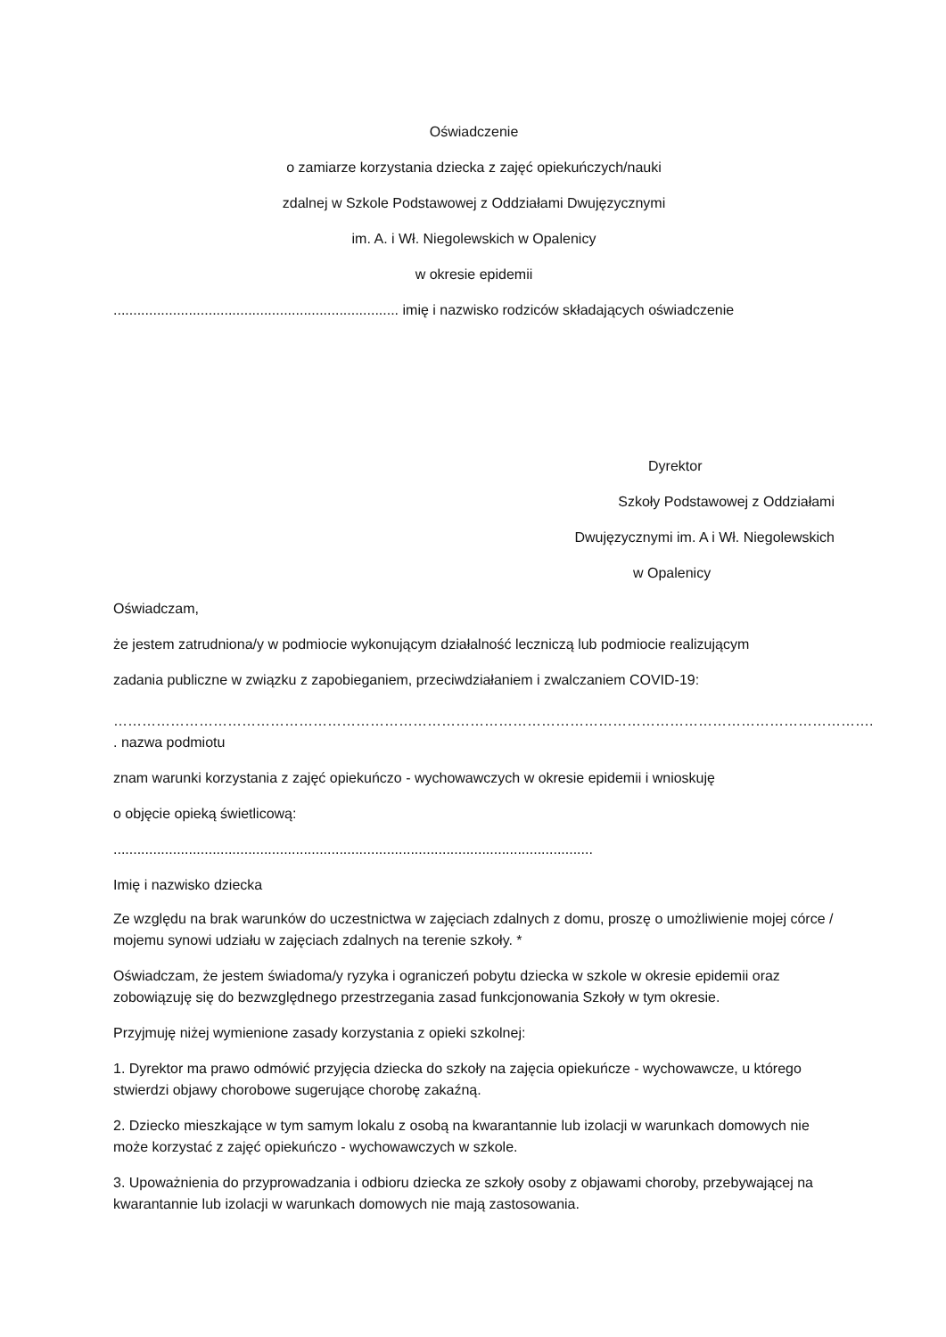Oświadczenie
o zamiarze korzystania dziecka z zajęć opiekuńczych/nauki
zdalnej w Szkole Podstawowej z Oddziałami Dwujęzycznymi
im. A. i Wł. Niegolewskich w Opalenicy
w okresie epidemii
........................................................................ imię i nazwisko rodziców składających oświadczenie
Dyrektor
Szkoły Podstawowej z Oddziałami
Dwujęzycznymi im. A i Wł. Niegolewskich
w Opalenicy
Oświadczam,
że jestem zatrudniona/y w podmiocie wykonującym działalność leczniczą lub podmiocie realizującym
zadania publiczne w związku z zapobieganiem, przeciwdziałaniem i zwalczaniem COVID-19:
…………………………………………………………………………………………………………………………………………….
. nazwa podmiotu
znam warunki korzystania z zajęć opiekuńczo - wychowawczych w okresie epidemii i wnioskuję
o objęcie opieką świetlicową:
.........................................................................................................................
Imię i nazwisko dziecka
Ze względu na brak warunków do uczestnictwa w zajęciach zdalnych z domu, proszę o umożliwienie mojej córce / mojemu synowi udziału w zajęciach zdalnych na terenie szkoły. *
Oświadczam, że jestem świadoma/y ryzyka i ograniczeń pobytu dziecka w szkole w okresie epidemii oraz zobowiązuję się do bezwzględnego przestrzegania zasad funkcjonowania Szkoły w tym okresie.
Przyjmuję niżej wymienione zasady korzystania z opieki szkolnej:
1. Dyrektor ma prawo odmówić przyjęcia dziecka do szkoły na zajęcia opiekuńcze - wychowawcze, u którego stwierdzi objawy chorobowe sugerujące chorobę zakaźną.
2. Dziecko mieszkające w tym samym lokalu z osobą na kwarantannie lub izolacji w warunkach domowych nie może korzystać z zajęć opiekuńczo - wychowawczych w szkole.
3. Upoważnienia do przyprowadzania i odbioru dziecka ze szkoły osoby z objawami choroby, przebywającej na kwarantannie lub izolacji w warunkach domowych nie mają zastosowania.